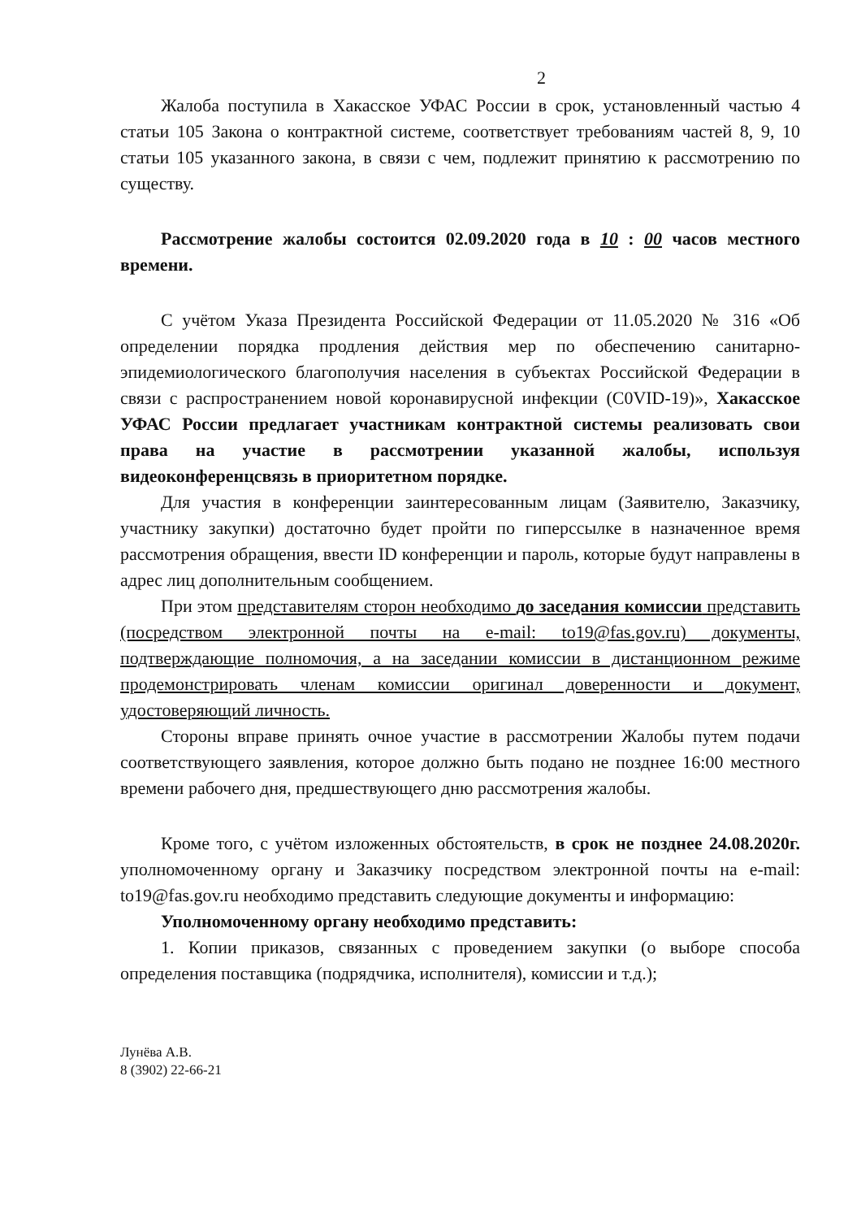2
Жалоба поступила в Хакасское УФАС России в срок, установленный частью 4 статьи 105 Закона о контрактной системе, соответствует требованиям частей 8, 9, 10 статьи 105 указанного закона, в связи с чем, подлежит принятию к рассмотрению по существу.
Рассмотрение жалобы состоится 02.09.2020 года в 10 : 00 часов местного времени.
С учётом Указа Президента Российской Федерации от 11.05.2020 № 316 «Об определении порядка продления действия мер по обеспечению санитарно-эпидемиологического благополучия населения в субъектах Российской Федерации в связи с распространением новой коронавирусной инфекции (C0VID-19)», Хакасское УФАС России предлагает участникам контрактной системы реализовать свои права на участие в рассмотрении указанной жалобы, используя видеоконференцсвязь в приоритетном порядке.
Для участия в конференции заинтересованным лицам (Заявителю, Заказчику, участнику закупки) достаточно будет пройти по гиперссылке в назначенное время рассмотрения обращения, ввести ID конференции и пароль, которые будут направлены в адрес лиц дополнительным сообщением.
При этом представителям сторон необходимо до заседания комиссии представить (посредством электронной почты на e-mail: to19@fas.gov.ru) документы, подтверждающие полномочия, а на заседании комиссии в дистанционном режиме продемонстрировать членам комиссии оригинал доверенности и документ, удостоверяющий личность.
Стороны вправе принять очное участие в рассмотрении Жалобы путем подачи соответствующего заявления, которое должно быть подано не позднее 16:00 местного времени рабочего дня, предшествующего дню рассмотрения жалобы.
Кроме того, с учётом изложенных обстоятельств, в срок не позднее 24.08.2020г. уполномоченному органу и Заказчику посредством электронной почты на e-mail: to19@fas.gov.ru необходимо представить следующие документы и информацию:
Уполномоченному органу необходимо представить:
1. Копии приказов, связанных с проведением закупки (о выборе способа определения поставщика (подрядчика, исполнителя), комиссии и т.д.);
Лунёва А.В.
8 (3902) 22-66-21